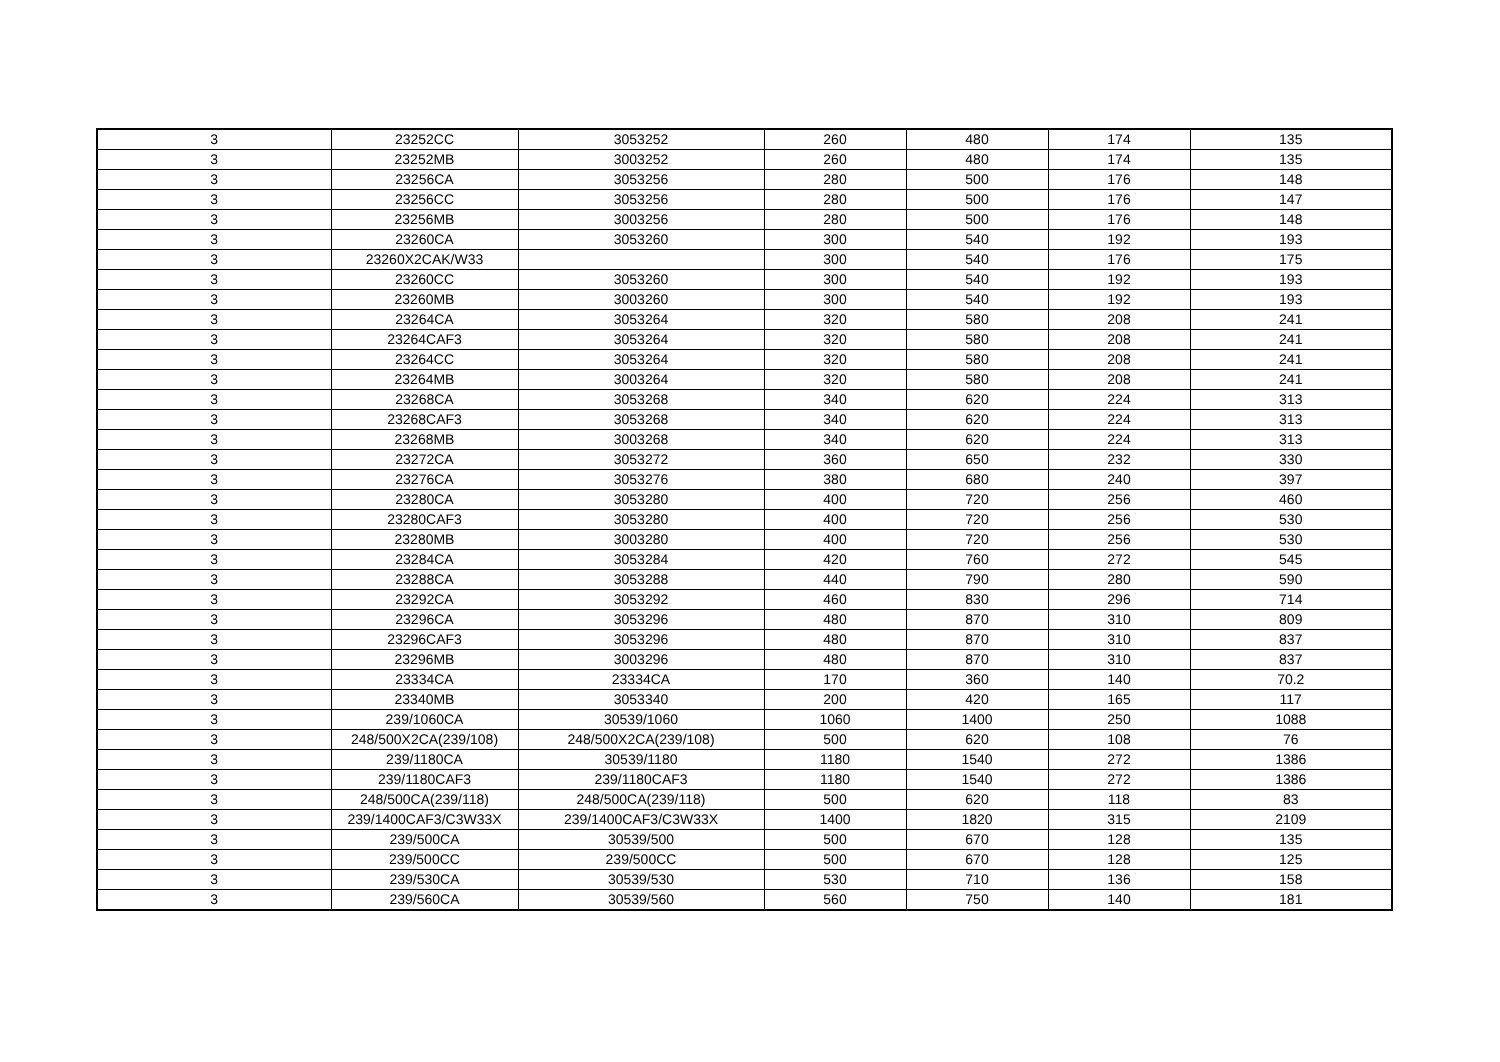| 3 | 23252CC | 3053252 | 260 | 480 | 174 | 135 |
| 3 | 23252MB | 3003252 | 260 | 480 | 174 | 135 |
| 3 | 23256CA | 3053256 | 280 | 500 | 176 | 148 |
| 3 | 23256CC | 3053256 | 280 | 500 | 176 | 147 |
| 3 | 23256MB | 3003256 | 280 | 500 | 176 | 148 |
| 3 | 23260CA | 3053260 | 300 | 540 | 192 | 193 |
| 3 | 23260X2CAK/W33 | | 300 | 540 | 176 | 175 |
| 3 | 23260CC | 3053260 | 300 | 540 | 192 | 193 |
| 3 | 23260MB | 3003260 | 300 | 540 | 192 | 193 |
| 3 | 23264CA | 3053264 | 320 | 580 | 208 | 241 |
| 3 | 23264CAF3 | 3053264 | 320 | 580 | 208 | 241 |
| 3 | 23264CC | 3053264 | 320 | 580 | 208 | 241 |
| 3 | 23264MB | 3003264 | 320 | 580 | 208 | 241 |
| 3 | 23268CA | 3053268 | 340 | 620 | 224 | 313 |
| 3 | 23268CAF3 | 3053268 | 340 | 620 | 224 | 313 |
| 3 | 23268MB | 3003268 | 340 | 620 | 224 | 313 |
| 3 | 23272CA | 3053272 | 360 | 650 | 232 | 330 |
| 3 | 23276CA | 3053276 | 380 | 680 | 240 | 397 |
| 3 | 23280CA | 3053280 | 400 | 720 | 256 | 460 |
| 3 | 23280CAF3 | 3053280 | 400 | 720 | 256 | 530 |
| 3 | 23280MB | 3003280 | 400 | 720 | 256 | 530 |
| 3 | 23284CA | 3053284 | 420 | 760 | 272 | 545 |
| 3 | 23288CA | 3053288 | 440 | 790 | 280 | 590 |
| 3 | 23292CA | 3053292 | 460 | 830 | 296 | 714 |
| 3 | 23296CA | 3053296 | 480 | 870 | 310 | 809 |
| 3 | 23296CAF3 | 3053296 | 480 | 870 | 310 | 837 |
| 3 | 23296MB | 3003296 | 480 | 870 | 310 | 837 |
| 3 | 23334CA | 23334CA | 170 | 360 | 140 | 70.2 |
| 3 | 23340MB | 3053340 | 200 | 420 | 165 | 117 |
| 3 | 239/1060CA | 30539/1060 | 1060 | 1400 | 250 | 1088 |
| 3 | 248/500X2CA(239/108) | 248/500X2CA(239/108) | 500 | 620 | 108 | 76 |
| 3 | 239/1180CA | 30539/1180 | 1180 | 1540 | 272 | 1386 |
| 3 | 239/1180CAF3 | 239/1180CAF3 | 1180 | 1540 | 272 | 1386 |
| 3 | 248/500CA(239/118) | 248/500CA(239/118) | 500 | 620 | 118 | 83 |
| 3 | 239/1400CAF3/C3W33X | 239/1400CAF3/C3W33X | 1400 | 1820 | 315 | 2109 |
| 3 | 239/500CA | 30539/500 | 500 | 670 | 128 | 135 |
| 3 | 239/500CC | 239/500CC | 500 | 670 | 128 | 125 |
| 3 | 239/530CA | 30539/530 | 530 | 710 | 136 | 158 |
| 3 | 239/560CA | 30539/560 | 560 | 750 | 140 | 181 |